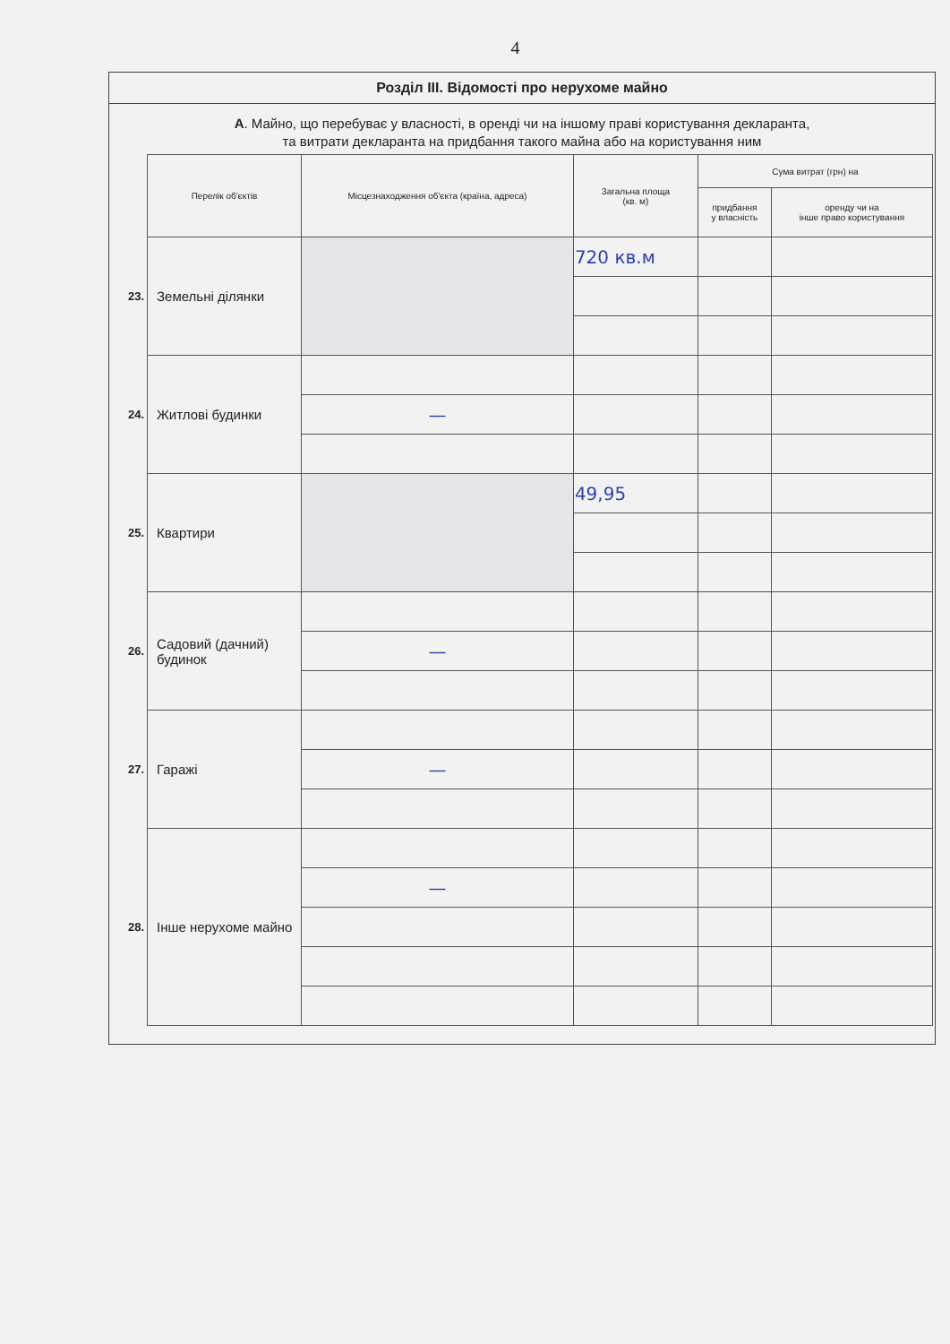4
Розділ III. Відомості про нерухоме майно
А. Майно, що перебуває у власності, в оренді чи на іншому праві користування декларанта,
та витрати декларанта на придбання такого майна або на користування ним
| | Перелік об'єктів | Місцезнаходження об'єкта (країна, адреса) | Загальна площа (кв. м) | Сума витрат (грн) на | |
| | | | | придбання у власність | оренду чи на інше право користування |
| 23. | Земельні ділянки | | 720 кв.м | | |
| 24. | Житлові будинки | | | | |
| | | — | | | |
| 25. | Квартири | | 49,95 | | |
| 26. | Садовий (дачний) будинок | | | | |
| | | — | | | |
| 27. | Гаражі | | | | |
| | | — | | | |
| 28. | Інше нерухоме майно | | | | |
| | | — | | | |